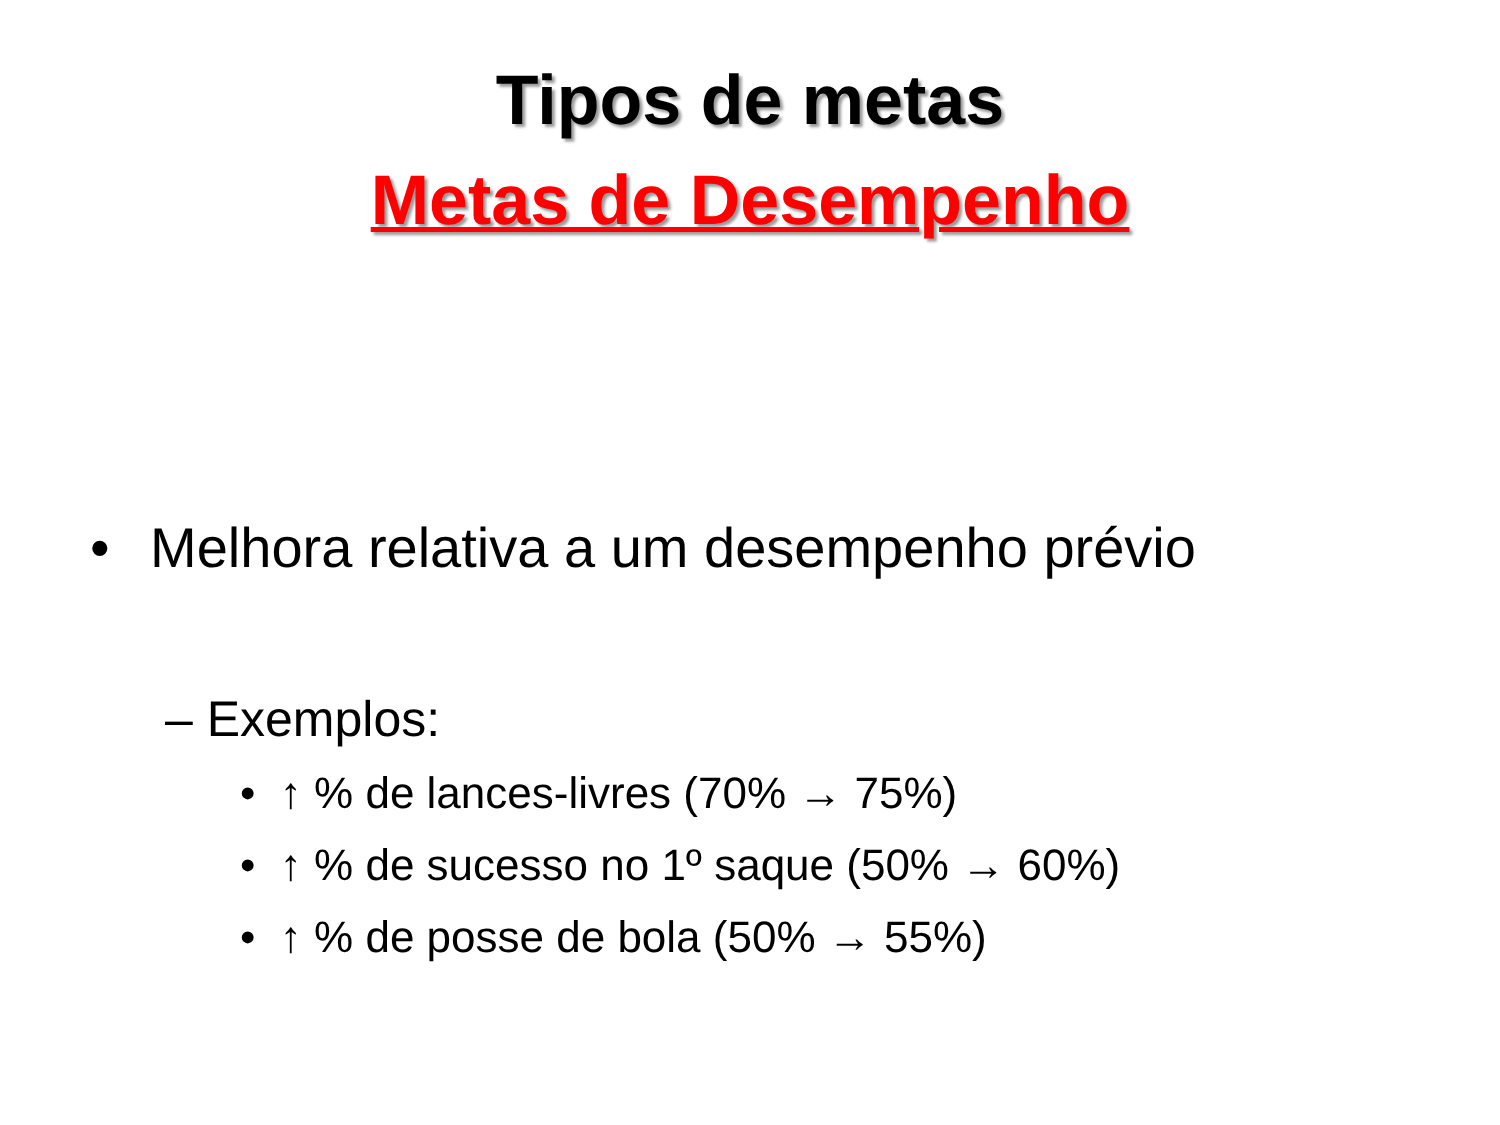Tipos de metas
Metas de Desempenho
• Melhora relativa a um desempenho prévio
– Exemplos:
• ↑ % de lances-livres (70% → 75%)
• ↑ % de sucesso no 1º saque (50% → 60%)
• ↑ % de posse de bola (50% → 55%)